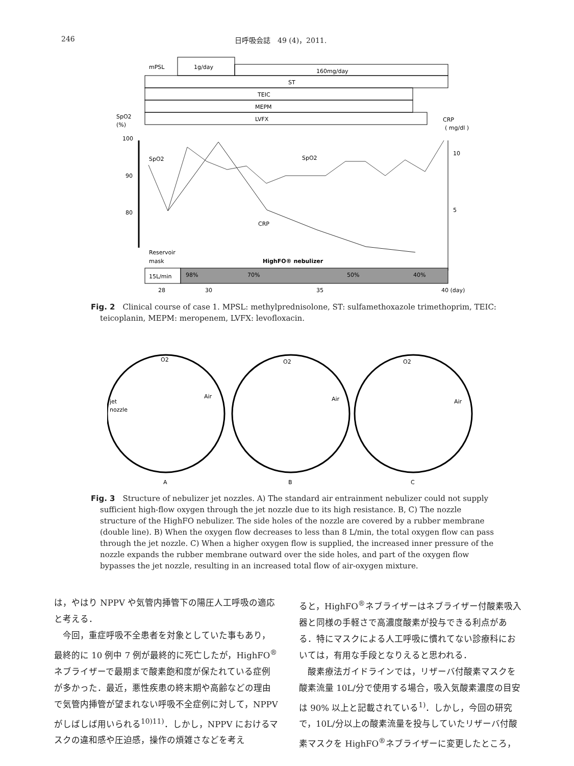246 日呼吸会誌　49 (4)，2011.
1g/day
mPSL
160mg/day
ST
TEIC
MEPM
LVFX
SpO2
(%)
CRP
( mg/dl )
100
90
80
10
5
SpO2
SpO2
CRP
Reservoir
mask
HighFO® nebulizer
15L/min
98%
70%
50%
40%
28
30
35
40 (day)
Fig. 2　Clinical course of case 1. MPSL: methylprednisolone, ST: sulfamethoxazole trimethoprim, TEIC: teicoplanin, MEPM: meropenem, LVFX: levofloxacin.
O2
O2
O2
jet
nozzle
Air
Air
Air
A
B
C
Fig. 3　Structure of nebulizer jet nozzles. A) The standard air entrainment nebulizer could not supply sufficient high-flow oxygen through the jet nozzle due to its high resistance. B, C) The nozzle structure of the HighFO nebulizer. The side holes of the nozzle are covered by a rubber membrane (double line). B) When the oxygen flow decreases to less than 8 L/min, the total oxygen flow can pass through the jet nozzle. C) When a higher oxygen flow is supplied, the increased inner pressure of the nozzle expands the rubber membrane outward over the side holes, and part of the oxygen flow bypasses the jet nozzle, resulting in an increased total flow of air-oxygen mixture.
は，やはり NPPV や気管内挿管下の陽圧人工呼吸の適応と考える．
　今回，重症呼吸不全患者を対象としていた事もあり，最終的に 10 例中 7 例が最終的に死亡したが，HighFO<sup>®</sup> ネブライザーで最期まで酸素飽和度が保たれている症例が多かった．最近，悪性疾患の終末期や高齢などの理由で気管内挿管が望まれない呼吸不全症例に対して，NPPV がしばしば用いられる<sup>10)11)</sup>．しかし，NPPV におけるマスクの違和感や圧迫感，操作の煩雑さなどを考え
ると，HighFO<sup>®</sup>ネブライザーはネブライザー付酸素吸入器と同様の手軽さで高濃度酸素が投与できる利点がある．特にマスクによる人工呼吸に慣れてない診療科においては，有用な手段となりえると思われる．
　酸素療法ガイドラインでは，リザーバ付酸素マスクを酸素流量 10L/分で使用する場合，吸入気酸素濃度の目安は 90% 以上と記載されている<sup>1)</sup>．しかし，今回の研究で，10L/分以上の酸素流量を投与していたリザーバ付酸素マスクを HighFO<sup>®</sup>ネブライザーに変更したところ，